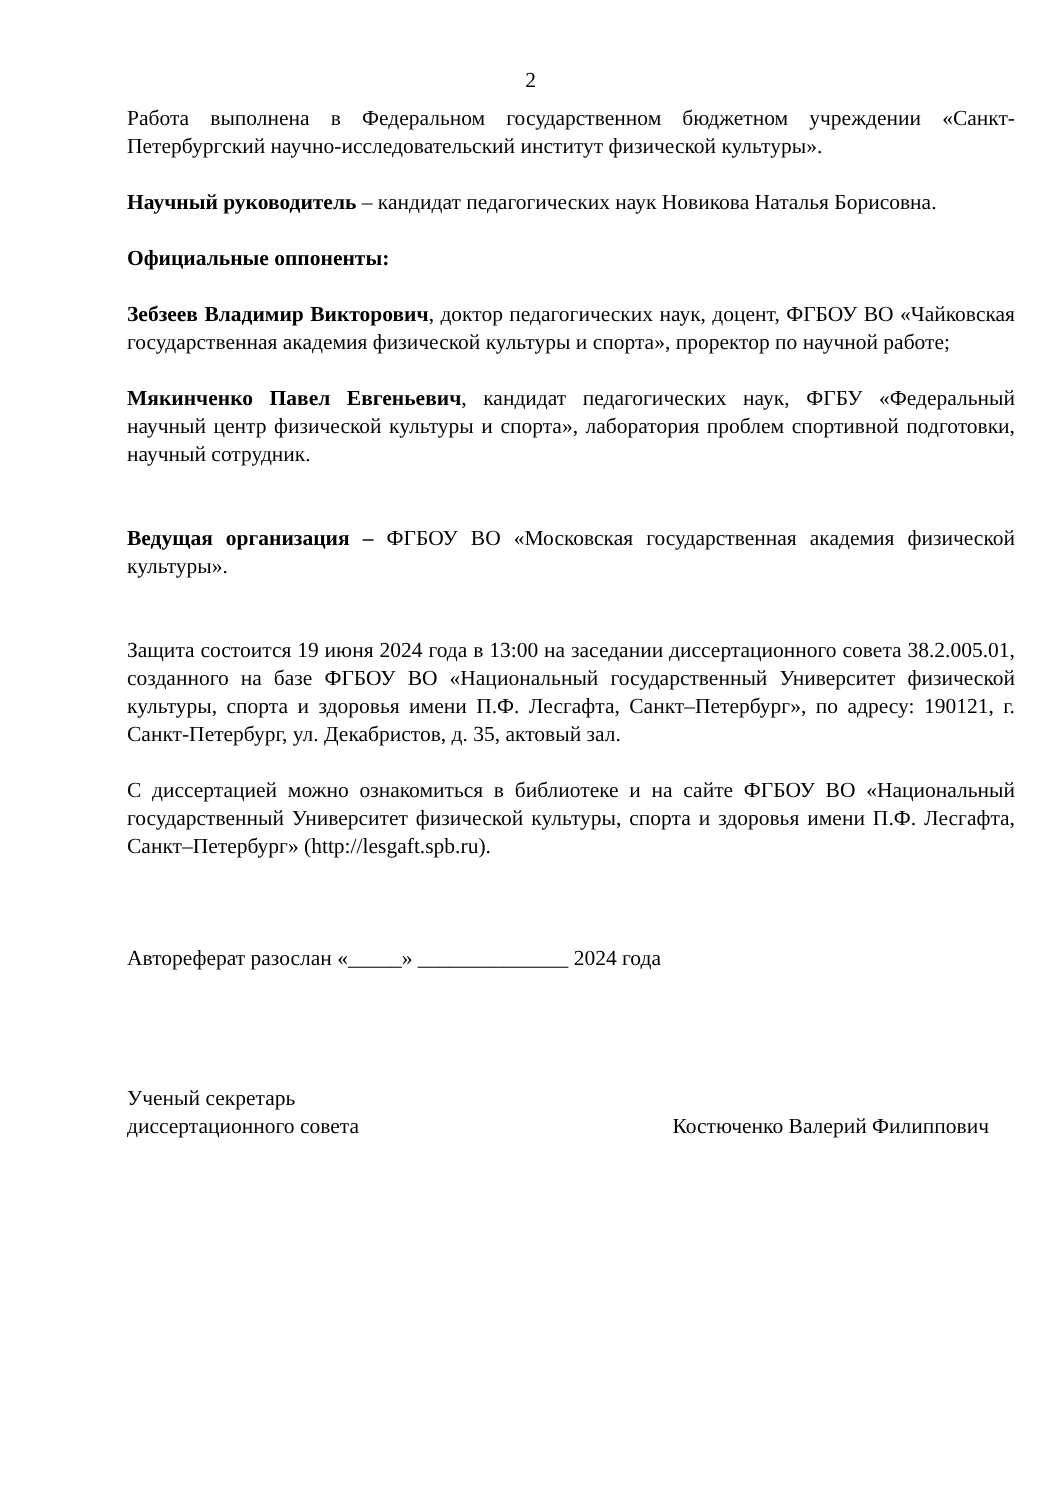2
Работа выполнена в Федеральном государственном бюджетном учреждении «Санкт-Петербургский научно-исследовательский институт физической культуры».
Научный руководитель – кандидат педагогических наук Новикова Наталья Борисовна.
Официальные оппоненты:
Зебзеев Владимир Викторович, доктор педагогических наук, доцент, ФГБОУ ВО «Чайковская государственная академия физической культуры и спорта», проректор по научной работе;
Мякинченко Павел Евгеньевич, кандидат педагогических наук, ФГБУ «Федеральный научный центр физической культуры и спорта», лаборатория проблем спортивной подготовки, научный сотрудник.
Ведущая организация – ФГБОУ ВО «Московская государственная академия физической культуры».
Защита состоится 19 июня 2024 года в 13:00 на заседании диссертационного совета 38.2.005.01, созданного на базе ФГБОУ ВО «Национальный государственный Университет физической культуры, спорта и здоровья имени П.Ф. Лесгафта, Санкт–Петербург», по адресу: 190121, г. Санкт-Петербург, ул. Декабристов, д. 35, актовый зал.
С диссертацией можно ознакомиться в библиотеке и на сайте ФГБОУ ВО «Национальный государственный Университет физической культуры, спорта и здоровья имени П.Ф. Лесгафта, Санкт–Петербург» (http://lesgaft.spb.ru).
Автореферат разослан «_____» ______________ 2024 года
Ученый секретарь
диссертационного совета Костюченко Валерий Филиппович